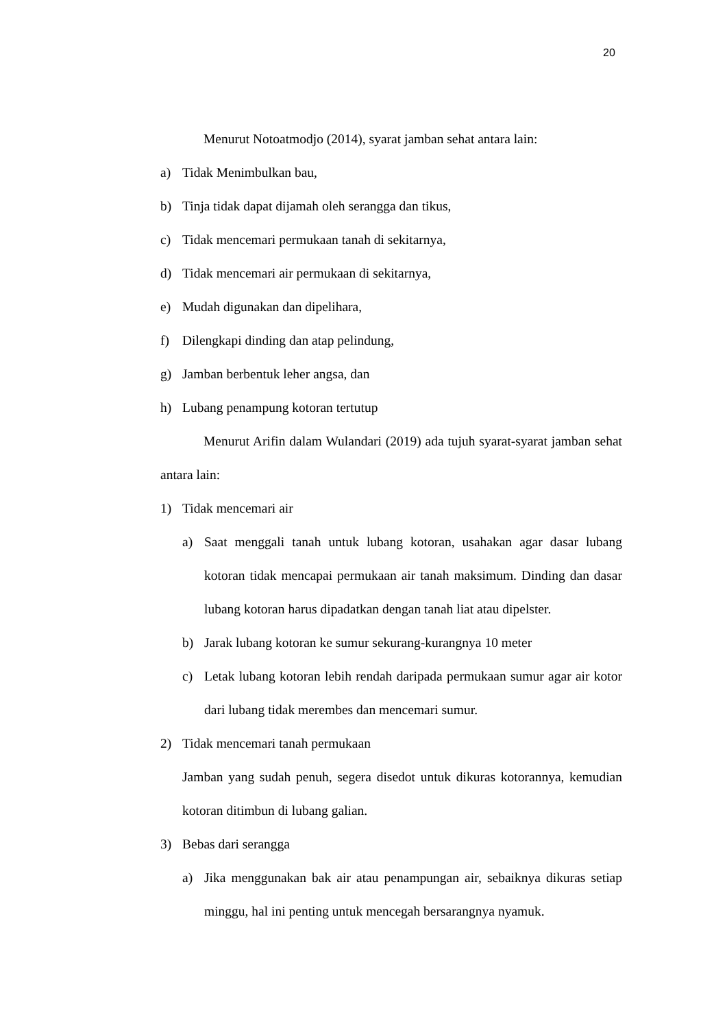20
Menurut Notoatmodjo (2014), syarat jamban sehat antara lain:
a) Tidak Menimbulkan bau,
b) Tinja tidak dapat dijamah oleh serangga dan tikus,
c) Tidak mencemari permukaan tanah di sekitarnya,
d) Tidak mencemari air permukaan di sekitarnya,
e) Mudah digunakan dan dipelihara,
f) Dilengkapi dinding dan atap pelindung,
g) Jamban berbentuk leher angsa, dan
h) Lubang penampung kotoran tertutup
Menurut Arifin dalam Wulandari (2019) ada tujuh syarat-syarat jamban sehat antara lain:
1) Tidak mencemari air
a) Saat menggali tanah untuk lubang kotoran, usahakan agar dasar lubang kotoran tidak mencapai permukaan air tanah maksimum. Dinding dan dasar lubang kotoran harus dipadatkan dengan tanah liat atau dipelster.
b) Jarak lubang kotoran ke sumur sekurang-kurangnya 10 meter
c) Letak lubang kotoran lebih rendah daripada permukaan sumur agar air kotor dari lubang tidak merembes dan mencemari sumur.
2) Tidak mencemari tanah permukaan
Jamban yang sudah penuh, segera disedot untuk dikuras kotorannya, kemudian kotoran ditimbun di lubang galian.
3) Bebas dari serangga
a) Jika menggunakan bak air atau penampungan air, sebaiknya dikuras setiap minggu, hal ini penting untuk mencegah bersarangnya nyamuk.